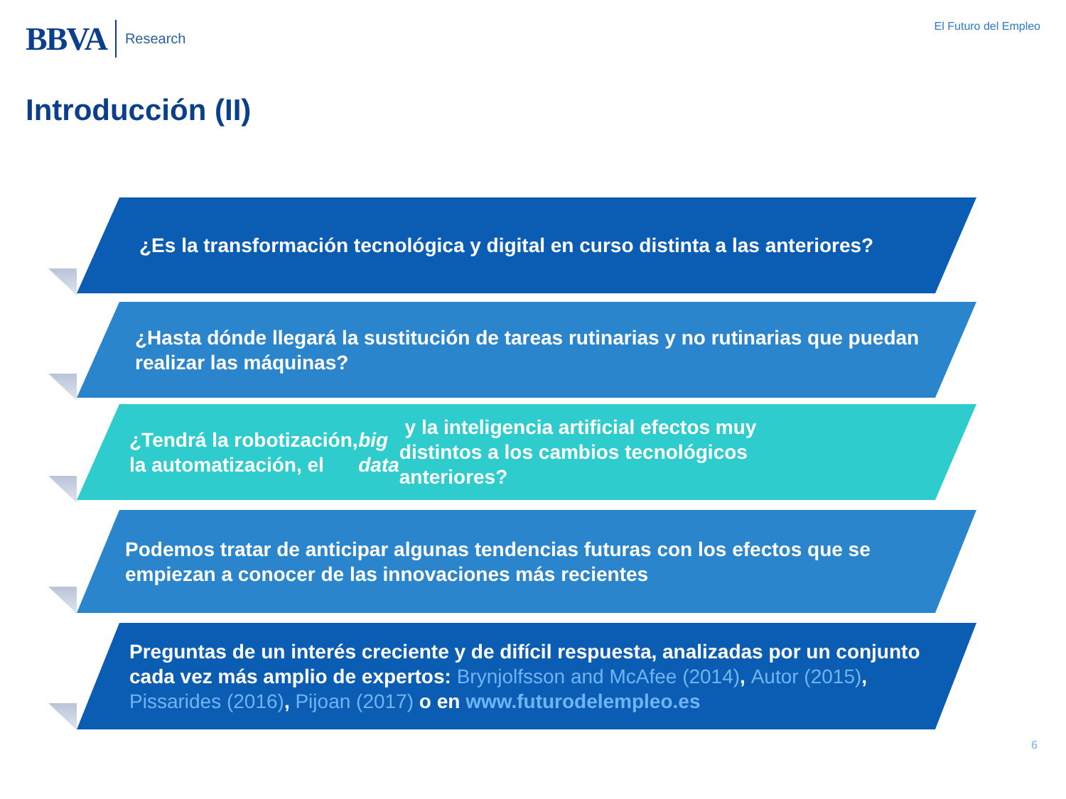BBVA Research
El Futuro del Empleo
Introducción (II)
¿Es la transformación tecnológica y digital en curso distinta a las anteriores?
¿Hasta dónde llegará la sustitución de tareas rutinarias y no rutinarias que puedan realizar las máquinas?
¿Tendrá la robotización, la automatización, el big data y la inteligencia artificial efectos muy distintos a los cambios tecnológicos anteriores?
Podemos tratar de anticipar algunas tendencias futuras con los efectos que se empiezan a conocer de las innovaciones más recientes
Preguntas de un interés creciente y de difícil respuesta, analizadas por un conjunto cada vez más amplio de expertos: Brynjolfsson and McAfee (2014), Autor (2015), Pissarides (2016), Pijoan (2017) o en www.futurodelempleo.es
6